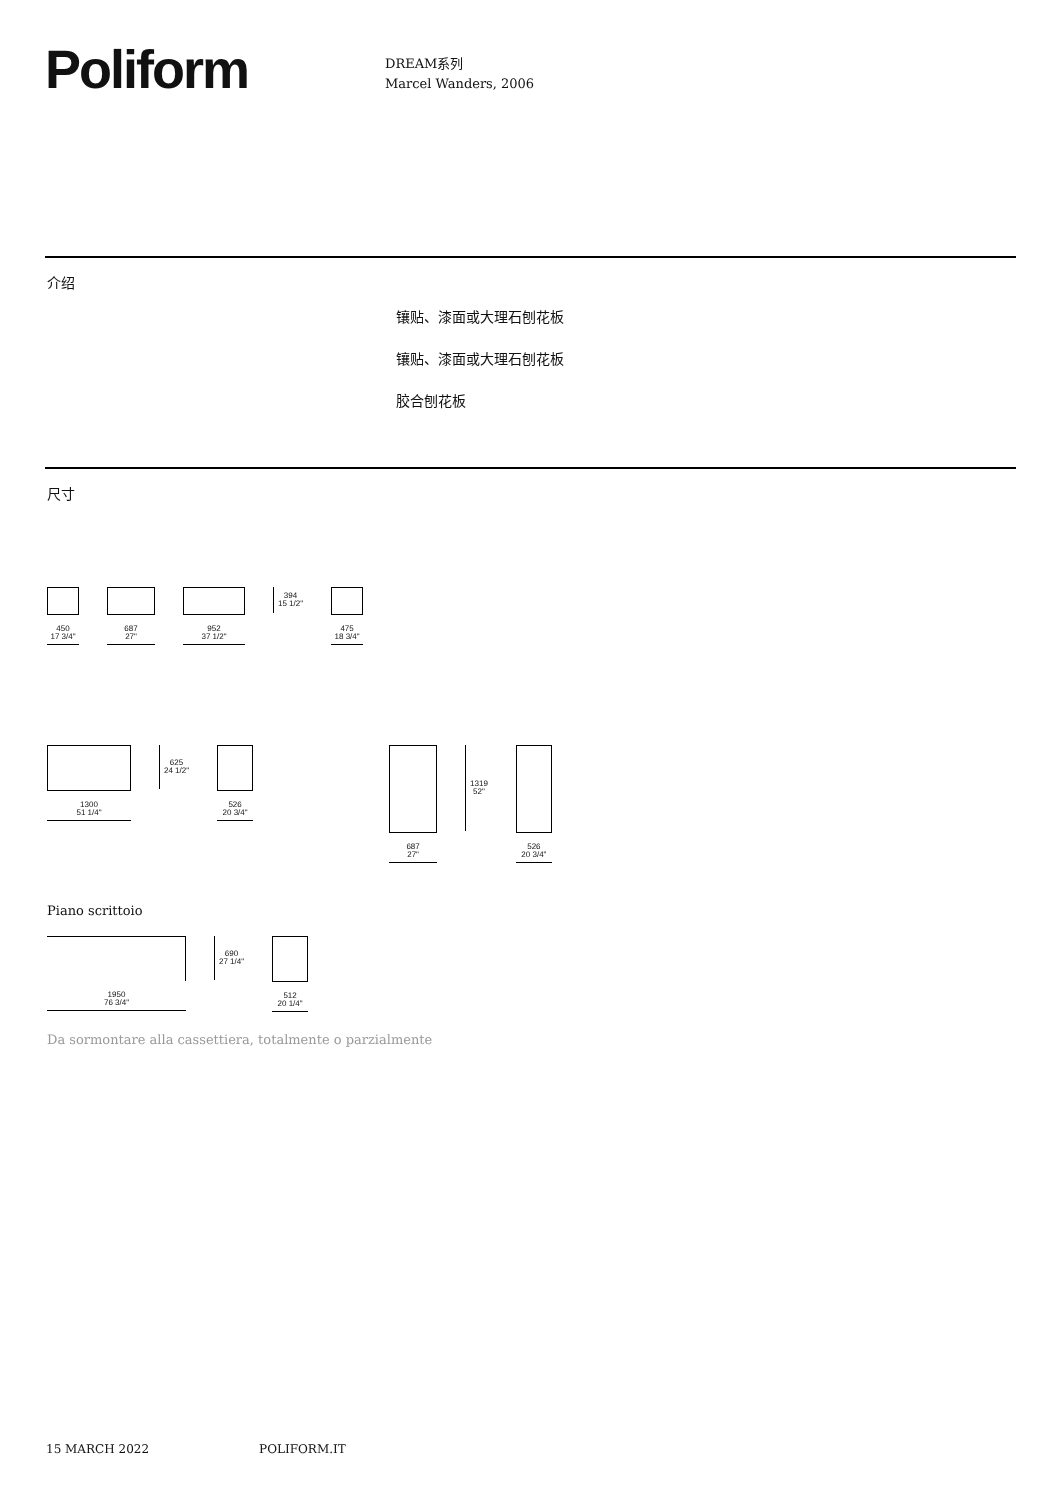Poliform
DREAM系列
Marcel Wanders, 2006
介绍
镶贴、漆面或大理石刨花板
镶贴、漆面或大理石刨花板
胶合刨花板
尺寸
450
17 3/4"
687
27"
952
37 1/2"
394
15 1/2"
475
18 3/4"
1300
51 1/4"
625
24 1/2"
526
20 3/4"
687
27"
1319
52"
526
20 3/4"
Piano scrittoio
1950
76 3/4"
690
27 1/4"
512
20 1/4"
Da sormontare alla cassettiera, totalmente o parzialmente
15 MARCH 2022 POLIFORM.IT